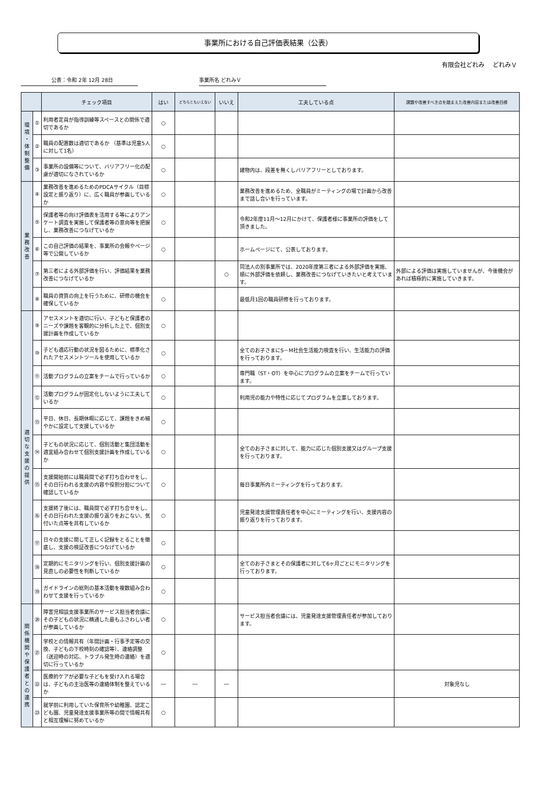事業所における自己評価表結果（公表）
有限会社どれみ　 どれみＶ
公表：令和 2年 12月 28日 事業所名 どれみＶ
| | | チェック項目 | はい | どちらともいえない | いいえ | 工夫している点 | 課題や改善すべき点を踏まえた改善内容または改善目標 |
| --- | --- | --- | --- | --- | --- | --- | --- |
| 環 境 ・ 体 制 整 備 | ① | 利用者定員が指導訓練等スペースとの関係で適切であるか | ○ | | | | |
| | ② | 職員の配置数は適切であるか （基準は児童5人に対して1名） | ○ | | | | |
| | ③ | 事業所の設備等について、バリアフリー化の配慮が適切になされているか | ○ | | | 建物内は、段差を無くしバリアフリーとしております。 | |
| 業 務 改 善 | ④ | 業務改善を進めるためのPDCAサイクル（目標設定と振り返り）に、広く職員が参画しているか | ○ | | | 業務改善を進めるため、全職員がミーティングの場で計画から改善まで話し合いを行っています。 | |
| | ⑤ | 保護者等の向け評価表を活用する等によりアンケート調査を実施して保護者等の意向等を把握し、業務改善につなげているか | ○ | | | 令和2年度11月～12月にかけて、保護者様に事業所の評価をして頂きました。 | |
| | ⑥ | この自己評価の結果を、事業所の会報やページ等で公開しているか | ○ | | | ホームページにて、公表しております。 | |
| | ⑦ | 第三者による外部評価を行い、評価結果を業務改善につなげているか | | | ○ | 同法人の別事業所では、2020年度第三者による外部評価を実施、順に外部評価を依頼し、業務改善につなげていきたいと考えています。 | 外部による評価は実施していませんが、今後機会があれば積極的に実施していきます。 |
| | ⑧ | 職員の資質の向上を行うために、研修の機会を確保しているか | ○ | | | 最低月1回の職員研修を行っております。 | |
| 適 切 な 支 援 の 提 供 | ⑨ | アセスメントを適切に行い、子どもと保護者のニーズや課題を客観的に分析した上で、個別支援計画を作成しているか | ○ | | | | |
| | ⑩ | 子ども適応行動の状況を図るために、標準化されたアセスメントツールを使用しているか | ○ | | | 全てのお子さまにS－M社会生活能力検査を行い、生活能力の評価を行っております。 | |
| | ⑪ | 活動プログラムの立案をチームで行っているか | ○ | | | 専門職（ST・OT）を中心にプログラムの立案をチームで行っています。 | |
| | ⑫ | 活動プログラムが固定化しないように工夫しているか | ○ | | | 利用児の能力や特性に応じてプログラムを立案しております。 | |
| | ⑬ | 平日、休日、長期休暇に応じて、課題をきめ細やかに設定して支援しているか | ○ | | | | |
| | ⑭ | 子どもの状況に応じて、個別活動と集団活動を適宜組み合わせて個別支援計画を作成しているか | ○ | | | 全てのお子さまに対して、能力に応じた個別支援又はグループ支援を行っております。 | |
| | ⑮ | 支援開始前には職員間で必ず打ち合わせをし、その日行われる支援の内容や役割分担について確認しているか | ○ | | | 毎日事業所内ミーティングを行っております。 | |
| | ⑯ | 支援終了後には、職員間で必ず打ち合せをし、その日行われた支援の振り返りをおこない、気付いた点等を共有しているか | ○ | | | 児童発達支援管理責任者を中心にミーティングを行い、支援内容の振り返りを行っております。 | |
| | ⑰ | 日々の支援に関して正しく記録をとることを徹底し、支援の検証改善につなげているか | ○ | | | | |
| | ⑱ | 定期的にモニタリングを行い、個別支援計画の見直しの必要性を判断しているか | ○ | | | 全てのお子さまとその保護者に対して6ヶ月ごとにモニタリングを行っております。 | |
| | ⑲ | ガイドラインの総則の基本活動を複数組み合わわせて支援を行っているか | ○ | | | | |
| 関 係 機 関 や 保 護 者 と の 連 携 | ⑳ | 障害児相談支援事業所のサービス担当者会議にその子どもの状況に精通した最もふさわしい者が参画しているか | ○ | | | サービス担当者会議には、児童発達支援管理責任者が参加しております。 | |
| | ㉑ | 学校との情報共有（年間計画・行事予定等の交換、子どもの下校時刻の確認等）、連絡調整（送迎時の対応、トラブル発生時の連絡）を適切に行っているか | ○ | | | | |
| | ㉒ | 医療的ケアが必要な子どもを受け入れる場合は、子どもの主治医等の連絡体制を整えているか | ― | ― | ― | | 対象児なし |
| | ㉓ | 就学前に利用していた保育所や幼稚園、認定こども園、児童発達支援事業所等の間で情報共有と相互理解に努めているか | ○ | | | | |